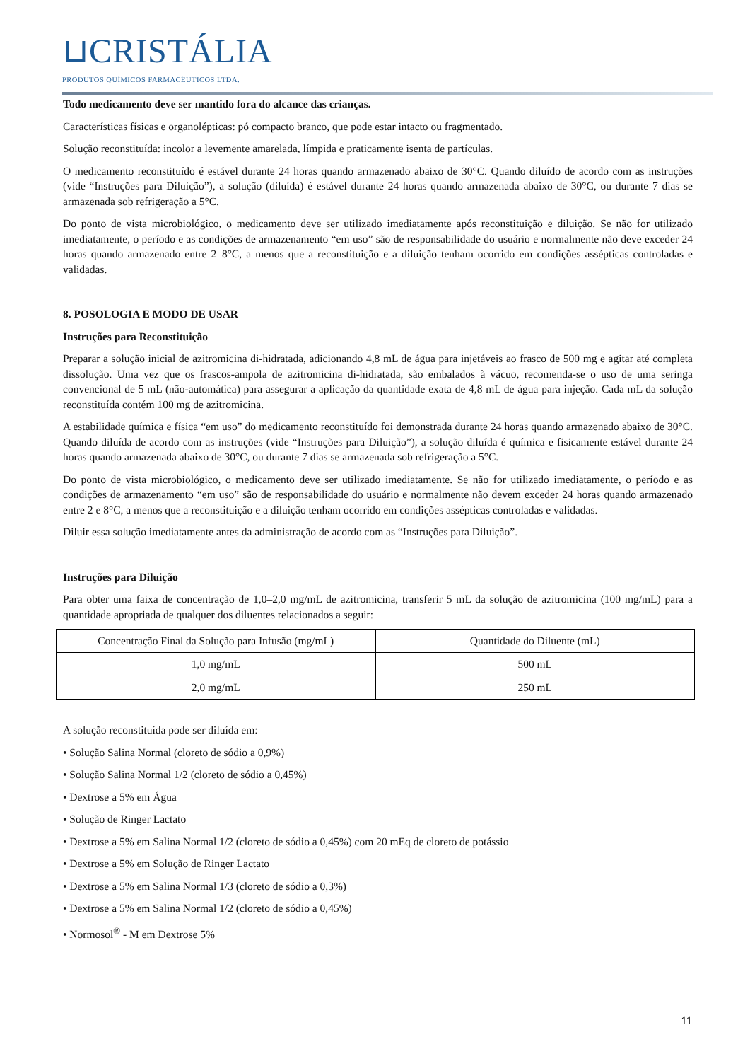⊔CRISTÁLIA
PRODUTOS QUÍMICOS FARMACÊUTICOS LTDA.
Todo medicamento deve ser mantido fora do alcance das crianças.
Características físicas e organolépticas: pó compacto branco, que pode estar intacto ou fragmentado.
Solução reconstituída: incolor a levemente amarelada, límpida e praticamente isenta de partículas.
O medicamento reconstituído é estável durante 24 horas quando armazenado abaixo de 30°C. Quando diluído de acordo com as instruções (vide “Instruções para Diluição”), a solução (diluída) é estável durante 24 horas quando armazenada abaixo de 30°C, ou durante 7 dias se armazenada sob refrigeração a 5°C.
Do ponto de vista microbiológico, o medicamento deve ser utilizado imediatamente após reconstituição e diluição. Se não for utilizado imediatamente, o período e as condições de armazenamento “em uso” são de responsabilidade do usuário e normalmente não deve exceder 24 horas quando armazenado entre 2–8°C, a menos que a reconstituição e a diluição tenham ocorrido em condições assépticas controladas e validadas.
8. POSOLOGIA E MODO DE USAR
Instruções para Reconstituição
Preparar a solução inicial de azitromicina di-hidratada, adicionando 4,8 mL de água para injetáveis ao frasco de 500 mg e agitar até completa dissolução. Uma vez que os frascos-ampola de azitromicina di-hidratada, são embalados à vácuo, recomenda-se o uso de uma seringa convencional de 5 mL (não-automática) para assegurar a aplicação da quantidade exata de 4,8 mL de água para injeção. Cada mL da solução reconstituída contém 100 mg de azitromicina.
A estabilidade química e física “em uso” do medicamento reconstituído foi demonstrada durante 24 horas quando armazenado abaixo de 30°C. Quando diluída de acordo com as instruções (vide “Instruções para Diluição”), a solução diluída é química e fisicamente estável durante 24 horas quando armazenada abaixo de 30°C, ou durante 7 dias se armazenada sob refrigeração a 5°C.
Do ponto de vista microbiológico, o medicamento deve ser utilizado imediatamente. Se não for utilizado imediatamente, o período e as condições de armazenamento “em uso” são de responsabilidade do usuário e normalmente não devem exceder 24 horas quando armazenado entre 2 e 8°C, a menos que a reconstituição e a diluição tenham ocorrido em condições assépticas controladas e validadas.
Diluir essa solução imediatamente antes da administração de acordo com as “Instruções para Diluição”.
Instruções para Diluição
Para obter uma faixa de concentração de 1,0–2,0 mg/mL de azitromicina, transferir 5 mL da solução de azitromicina (100 mg/mL) para a quantidade apropriada de qualquer dos diluentes relacionados a seguir:
| Concentração Final da Solução para Infusão (mg/mL) | Quantidade do Diluente (mL) |
| 1,0 mg/mL | 500 mL |
| 2,0 mg/mL | 250 mL |
A solução reconstituída pode ser diluída em:
• Solução Salina Normal (cloreto de sódio a 0,9%)
• Solução Salina Normal 1/2 (cloreto de sódio a 0,45%)
• Dextrose a 5% em Água
• Solução de Ringer Lactato
• Dextrose a 5% em Salina Normal 1/2 (cloreto de sódio a 0,45%) com 20 mEq de cloreto de potássio
• Dextrose a 5% em Solução de Ringer Lactato
• Dextrose a 5% em Salina Normal 1/3 (cloreto de sódio a 0,3%)
• Dextrose a 5% em Salina Normal 1/2 (cloreto de sódio a 0,45%)
• Normosol<sup>®</sup> - M em Dextrose 5%
11